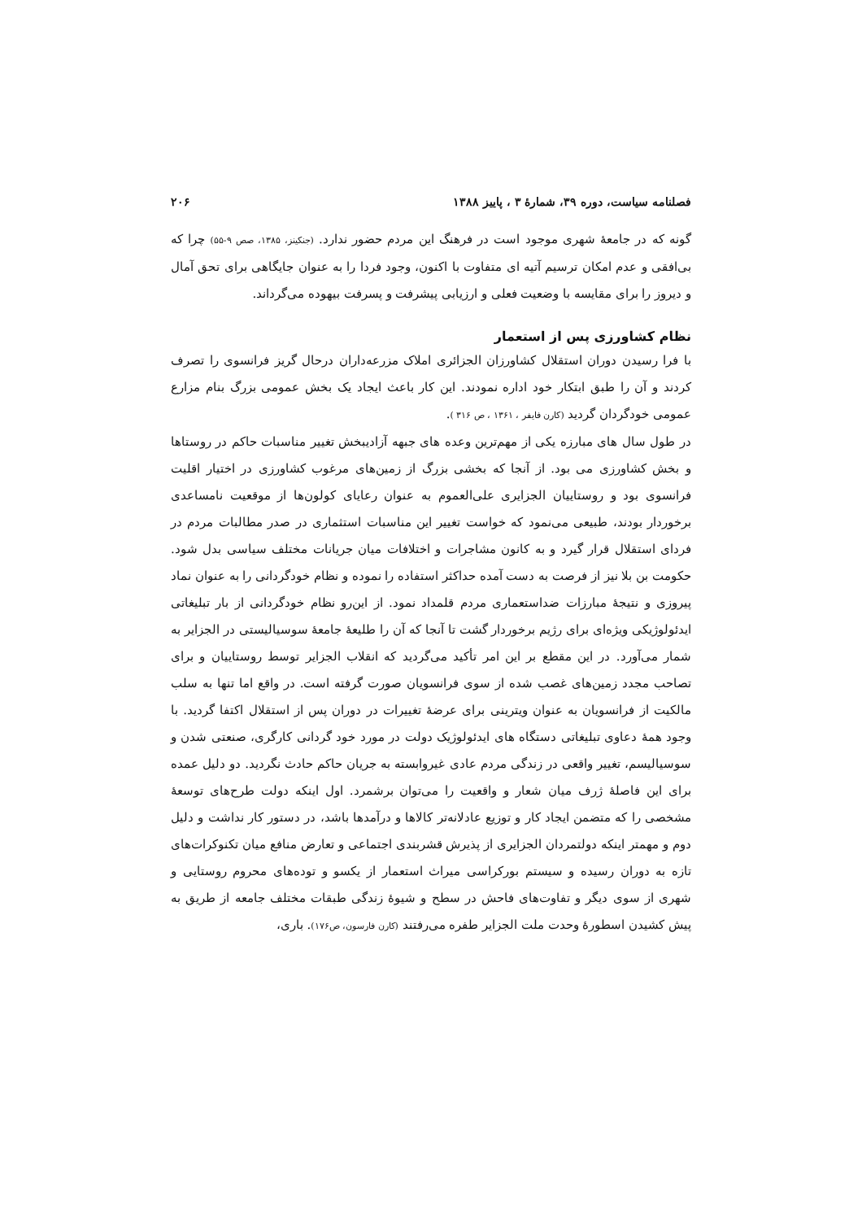فصلنامه سیاست، دوره ۳۹، شمارهٔ ۳ ، پاییز ۱۳۸۸ ۲۰۶
گونه که در جامعهٔ شهری موجود است در فرهنگ این مردم حضور ندارد. (جنکینز، ۱۳۸۵، صص ۹-۵۵) چرا که بی‌افقی و عدم امکان ترسیم آتیه ای متفاوت با اکنون، وجود فردا را به عنوان جایگاهی برای تحق آمال و دیروز را برای مقایسه با وضعیت فعلی و ارزیابی پیشرفت و پسرفت بیهوده می‌گرداند.
نظام کشاورزی پس از استعمار
با فرا رسیدن دوران استقلال کشاورزان الجزائری املاک مزرعه‌داران درحال گریز فرانسوی را تصرف کردند و آن را طبق ابتکار خود اداره نمودند. این کار باعث ایجاد یک بخش عمومی بزرگ بنام مزارع عمومی خودگردان گردید (کارن فایفر ، ۱۳۶۱ ، ص ۳۱۶ ).
در طول سال های مبارزه یکی از مهم‌ترین وعده های جبهه آزادیبخش تغییر مناسبات حاکم در روستاها و بخش کشاورزی می بود. از آنجا که بخشی بزرگ از زمین‌های مرغوب کشاورزی در اختیار اقلیت فرانسوی بود و روستاییان الجزایری علی‌العموم به عنوان رعایای کولون‌ها از موقعیت نامساعدی برخوردار بودند، طبیعی می‌نمود که خواست تغییر این مناسبات استثماری در صدر مطالبات مردم در فردای استقلال قرار گیرد و به کانون مشاجرات و اختلافات میان جریانات مختلف سیاسی بدل شود. حکومت بن بلا نیز از فرصت به دست آمده حداکثر استفاده را نموده و نظام خودگردانی را به عنوان نماد پیروزی و نتیجهٔ مبارزات ضداستعماری مردم قلمداد نمود. از این‌رو نظام خودگردانی از بار تبلیغاتی ایدئولوژیکی ویژه‌ای برای رژیم برخوردار گشت تا آنجا که آن را طلیعهٔ جامعهٔ سوسیالیستی در الجزایر به شمار می‌آورد. در این مقطع بر این امر تأکید می‌گردید که انقلاب الجزایر توسط روستاییان و برای تصاحب مجدد زمین‌های غصب شده از سوی فرانسویان صورت گرفته است. در واقع اما تنها به سلب مالکیت از فرانسویان به عنوان ویترینی برای عرضهٔ تغییرات در دوران پس از استقلال اکتفا گردید. با وجود همهٔ دعاوی تبلیغاتی دستگاه های ایدئولوژیک دولت در مورد خود گردانی کارگری، صنعتی شدن و سوسیالیسم، تغییر واقعی در زندگی مردم عادی غیروابسته به جریان حاکم حادث نگردید. دو دلیل عمده برای این فاصلهٔ ژرف میان شعار و واقعیت را می‌توان برشمرد. اول اینکه دولت طرح‌های توسعهٔ مشخصی را که متضمن ایجاد کار و توزیع عادلانه‌تر کالاها و درآمدها باشد، در دستور کار نداشت و دلیل دوم و مهمتر اینکه دولتمردان الجزایری از پذیرش قشربندی اجتماعی و تعارض منافع میان تکنوکرات‌های تازه به دوران رسیده و سیستم بورکراسی میراث استعمار از یکسو و توده‌های محروم روستایی و شهری از سوی دیگر و تفاوت‌های فاحش در سطح و شیوهٔ زندگی طبقات مختلف جامعه از طریق به پیش کشیدن اسطورهٔ وحدت ملت الجزایر طفره می‌رفتند (کارن فارسون، ص۱۷۶). باری،